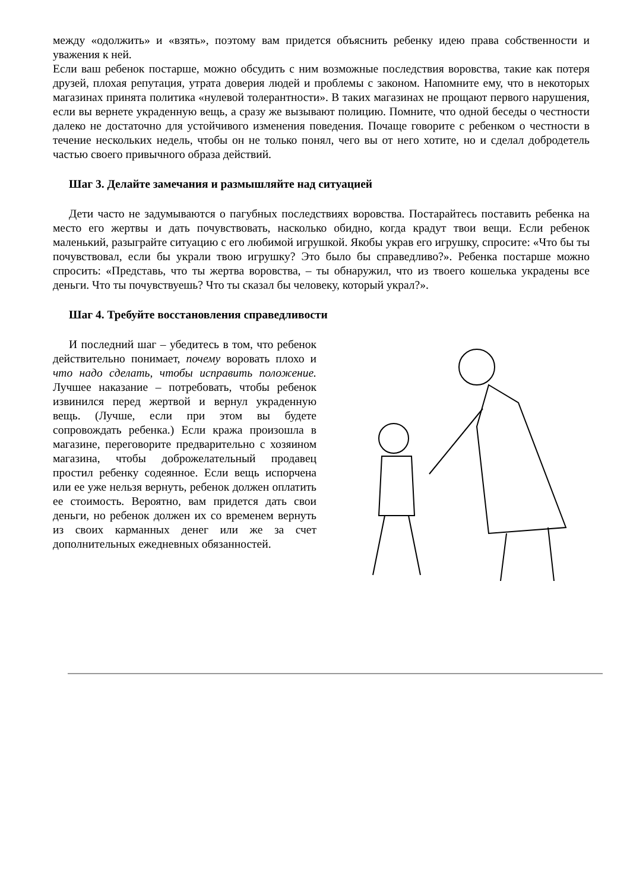между «одолжить» и «взять», поэтому вам придется объяснить ребенку идею права собственности и уважения к ней.
Если ваш ребенок постарше, можно обсудить с ним возможные последствия воровства, такие как потеря друзей, плохая репутация, утрата доверия людей и проблемы с законом. Напомните ему, что в некоторых магазинах принята политика «нулевой толерантности». В таких магазинах не прощают первого нарушения, если вы вернете украденную вещь, а сразу же вызывают полицию. Помните, что одной беседы о честности далеко не достаточно для устойчивого изменения поведения. Почаще говорите с ребенком о честности в течение нескольких недель, чтобы он не только понял, чего вы от него хотите, но и сделал добродетель частью своего привычного образа действий.
Шаг 3. Делайте замечания и размышляйте над ситуацией
Дети часто не задумываются о пагубных последствиях воровства. Постарайтесь поставить ребенка на место его жертвы и дать почувствовать, насколько обидно, когда крадут твои вещи. Если ребенок маленький, разыграйте ситуацию с его любимой игрушкой. Якобы украв его игрушку, спросите: «Что бы ты почувствовал, если бы украли твою игрушку? Это было бы справедливо?». Ребенка постарше можно спросить: «Представь, что ты жертва воровства, – ты обнаружил, что из твоего кошелька украдены все деньги. Что ты почувствуешь? Что ты сказал бы человеку, который украл?».
Шаг 4. Требуйте восстановления справедливости
И последний шаг – убедитесь в том, что ребенок действительно понимает, почему воровать плохо и что надо сделать, чтобы исправить положение. Лучшее наказание – потребовать, чтобы ребенок извинился перед жертвой и вернул украденную вещь. (Лучше, если при этом вы будете сопровождать ребенка.) Если кража произошла в магазине, переговорите предварительно с хозяином магазина, чтобы доброжелательный продавец простил ребенку содеянное. Если вещь испорчена или ее уже нельзя вернуть, ребенок должен оплатить ее стоимость. Вероятно, вам придется дать свои деньги, но ребенок должен их со временем вернуть из своих карманных денег или же за счет дополнительных ежедневных обязанностей.